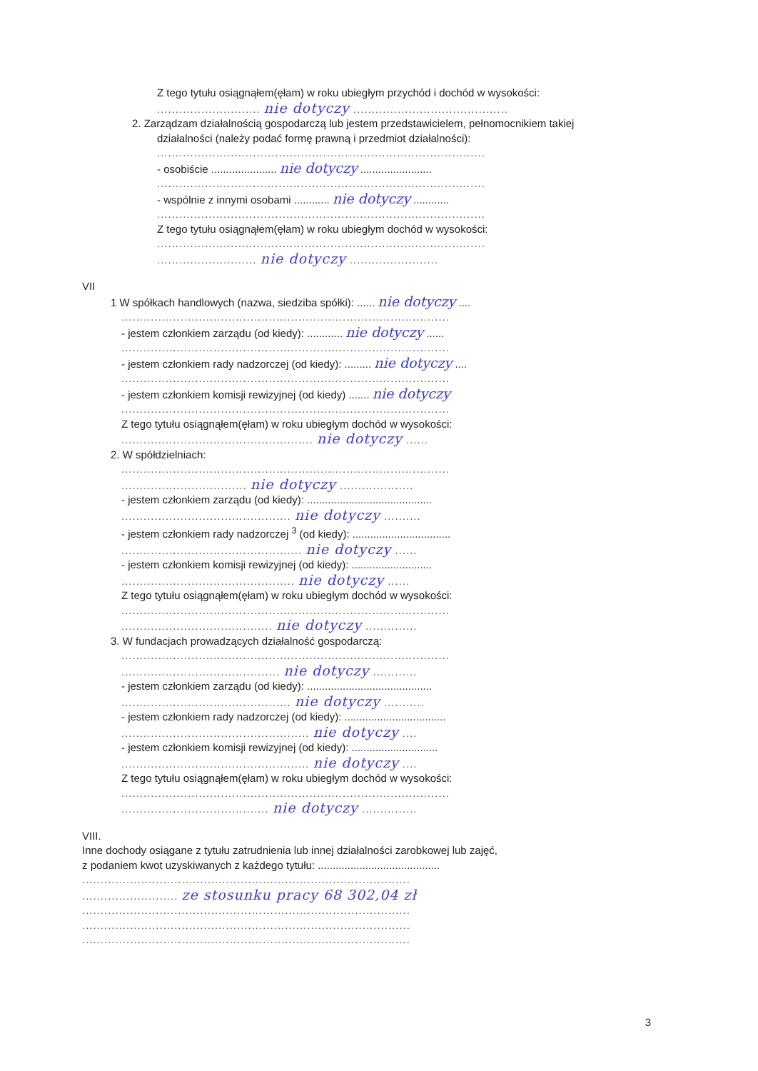Z tego tytułu osiągnąłem(ęłam) w roku ubiegłym przychód i dochód w wysokości:
............................ nie dotyczy ..........................................
2. Zarządzam działalnością gospodarczą lub jestem przedstawicielem, pełnomocnikiem takiej
działalności (należy podać formę prawną i przedmiot działalności):
.........................................................................................
- osobiście ...................... nie dotyczy ........................
.........................................................................................
- wspólnie z innymi osobami ............ nie dotyczy ............
.........................................................................................
Z tego tytułu osiągnąłem(ęłam) w roku ubiegłym dochód w wysokości:
.........................................................................................
........................... nie dotyczy ........................
VII
1 W spółkach handlowych (nazwa, siedziba spółki): ...... nie dotyczy ....
.........................................................................................
- jestem członkiem zarządu (od kiedy): ............ nie dotyczy ......
.........................................................................................
- jestem członkiem rady nadzorczej (od kiedy): ......... nie dotyczy ....
.........................................................................................
- jestem członkiem komisji rewizyjnej (od kiedy) ....... nie dotyczy
.........................................................................................
Z tego tytułu osiągnąłem(ęłam) w roku ubiegłym dochód w wysokości:
.................................................... nie dotyczy ......
2. W spółdzielniach:
.........................................................................................
.................................. nie dotyczy ....................
- jestem członkiem zarządu (od kiedy): ..........................................
.............................................. nie dotyczy ..........
- jestem członkiem rady nadzorczej <sup>3</sup> (od kiedy): .................................
................................................. nie dotyczy ......
- jestem członkiem komisji rewizyjnej (od kiedy): ...........................
............................................... nie dotyczy ......
Z tego tytułu osiągnąłem(ęłam) w roku ubiegłym dochód w wysokości:
.........................................................................................
......................................... nie dotyczy ..............
3. W fundacjach prowadzących działalność gospodarczą:
.........................................................................................
........................................... nie dotyczy ............
- jestem członkiem zarządu (od kiedy): ..........................................
.............................................. nie dotyczy ...........
- jestem członkiem rady nadzorczej (od kiedy): ..................................
................................................... nie dotyczy ....
- jestem członkiem komisji rewizyjnej (od kiedy): .............................
................................................... nie dotyczy ....
Z tego tytułu osiągnąłem(ęłam) w roku ubiegłym dochód w wysokości:
.........................................................................................
........................................ nie dotyczy ...............
VIII.
Inne dochody osiągane z tytułu zatrudnienia lub innej działalności zarobkowej lub zajęć,
z podaniem kwot uzyskiwanych z każdego tytułu: .........................................
.........................................................................................
.......................... ze stosunku pracy 68 302,04 zł
.........................................................................................
.........................................................................................
.........................................................................................
3